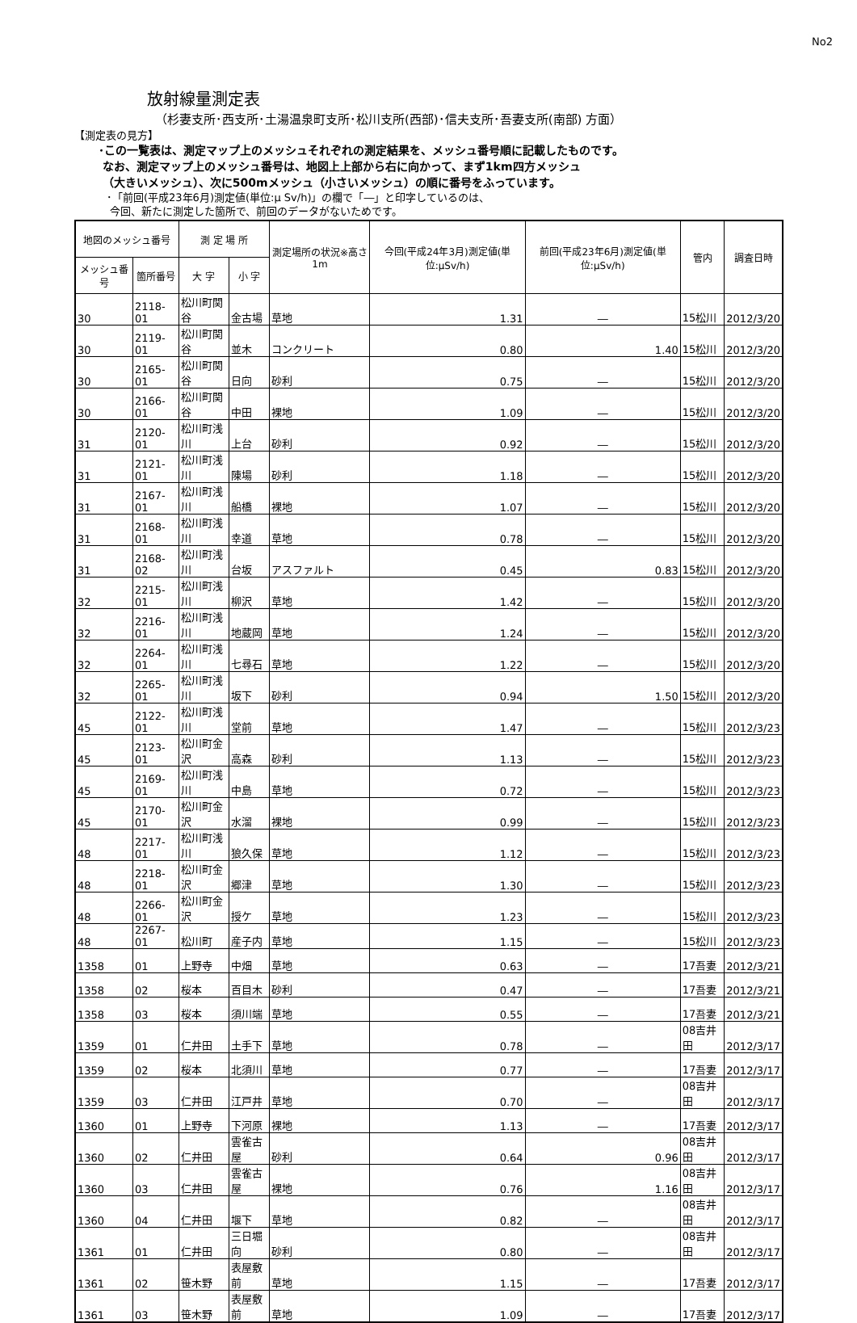No2
放射線量測定表
（杉妻支所･西支所･土湯温泉町支所･松川支所(西部)･信夫支所･吾妻支所(南部) 方面）
【測定表の見方】
･この一覧表は、測定マップ上のメッシュそれぞれの測定結果を、メッシュ番号順に記載したものです。
なお、測定マップ上のメッシュ番号は、地図上上部から右に向かって、まず1km四方メッシュ
（大きいメッシュ）、次に500mメッシュ（小さいメッシュ）の順に番号をふっています。
･「前回(平成23年6月)測定値(単位:μ Sv/h)」の欄で「―」と印字しているのは、
今回、新たに測定した箇所で、前回のデータがないためです。
| 地図のメッシュ番号 | | 測 定 場 所 | | 測定場所の状況※高さ1m | 今回(平成24年3月)測定値(単位:μSv/h) | 前回(平成23年6月)測定値(単位:μSv/h) | 管内 | 調査日時 |
| --- | --- | --- | --- | --- | --- | --- | --- | --- |
| メッシュ番号 | 箇所番号 | 大 字 | 小 字 | | | | | |
| 30 | 2118-01 | 松川町関谷 | 金古場 | 草地 | 1.31 | ― | 15松川 | 2012/3/20 |
| 30 | 2119-01 | 松川町関谷 | 並木 | コンクリート | 0.80 | 1.40 | 15松川 | 2012/3/20 |
| 30 | 2165-01 | 松川町関谷 | 日向 | 砂利 | 0.75 | ― | 15松川 | 2012/3/20 |
| 30 | 2166-01 | 松川町関谷 | 中田 | 裸地 | 1.09 | ― | 15松川 | 2012/3/20 |
| 31 | 2120-01 | 松川町浅川 | 上台 | 砂利 | 0.92 | ― | 15松川 | 2012/3/20 |
| 31 | 2121-01 | 松川町浅川 | 陳場 | 砂利 | 1.18 | ― | 15松川 | 2012/3/20 |
| 31 | 2167-01 | 松川町浅川 | 船橋 | 裸地 | 1.07 | ― | 15松川 | 2012/3/20 |
| 31 | 2168-01 | 松川町浅川 | 幸道 | 草地 | 0.78 | ― | 15松川 | 2012/3/20 |
| 31 | 2168-02 | 松川町浅川 | 台坂 | アスファルト | 0.45 | 0.83 | 15松川 | 2012/3/20 |
| 32 | 2215-01 | 松川町浅川 | 柳沢 | 草地 | 1.42 | ― | 15松川 | 2012/3/20 |
| 32 | 2216-01 | 松川町浅川 | 地蔵岡 | 草地 | 1.24 | ― | 15松川 | 2012/3/20 |
| 32 | 2264-01 | 松川町浅川 | 七尋石 | 草地 | 1.22 | ― | 15松川 | 2012/3/20 |
| 32 | 2265-01 | 松川町浅川 | 坂下 | 砂利 | 0.94 | 1.50 | 15松川 | 2012/3/20 |
| 45 | 2122-01 | 松川町浅川 | 堂前 | 草地 | 1.47 | ― | 15松川 | 2012/3/23 |
| 45 | 2123-01 | 松川町金沢 | 高森 | 砂利 | 1.13 | ― | 15松川 | 2012/3/23 |
| 45 | 2169-01 | 松川町浅川 | 中島 | 草地 | 0.72 | ― | 15松川 | 2012/3/23 |
| 45 | 2170-01 | 松川町金沢 | 水溜 | 裸地 | 0.99 | ― | 15松川 | 2012/3/23 |
| 48 | 2217-01 | 松川町浅川 | 狼久保 | 草地 | 1.12 | ― | 15松川 | 2012/3/23 |
| 48 | 2218-01 | 松川町金沢 | 郷津 | 草地 | 1.30 | ― | 15松川 | 2012/3/23 |
| 48 | 2266-01 | 松川町金沢 | 授ケ | 草地 | 1.23 | ― | 15松川 | 2012/3/23 |
| 48 | 2267-01 | 松川町 | 産子内 | 草地 | 1.15 | ― | 15松川 | 2012/3/23 |
| 1358 | 01 | 上野寺 | 中畑 | 草地 | 0.63 | ― | 17吾妻 | 2012/3/21 |
| 1358 | 02 | 桜本 | 百目木 | 砂利 | 0.47 | ― | 17吾妻 | 2012/3/21 |
| 1358 | 03 | 桜本 | 須川端 | 草地 | 0.55 | ― | 17吾妻 | 2012/3/21 |
| 1359 | 01 | 仁井田 | 土手下 | 草地 | 0.78 | ― | 08吉井田 | 2012/3/17 |
| 1359 | 02 | 桜本 | 北須川 | 草地 | 0.77 | ― | 17吾妻 | 2012/3/17 |
| 1359 | 03 | 仁井田 | 江戸井 | 草地 | 0.70 | ― | 08吉井田 | 2012/3/17 |
| 1360 | 01 | 上野寺 | 下河原 | 裸地 | 1.13 | ― | 17吾妻 | 2012/3/17 |
| 1360 | 02 | 仁井田 | 雲雀古屋 | 砂利 | 0.64 | 0.96 | 08吉井田 | 2012/3/17 |
| 1360 | 03 | 仁井田 | 雲雀古屋 | 裸地 | 0.76 | 1.16 | 08吉井田 | 2012/3/17 |
| 1360 | 04 | 仁井田 | 堰下 | 草地 | 0.82 | ― | 08吉井田 | 2012/3/17 |
| 1361 | 01 | 仁井田 | 三日堀向 | 砂利 | 0.80 | ― | 08吉井田 | 2012/3/17 |
| 1361 | 02 | 笹木野 | 表屋敷前 | 草地 | 1.15 | ― | 17吾妻 | 2012/3/17 |
| 1361 | 03 | 笹木野 | 表屋敷前 | 草地 | 1.09 | ― | 17吾妻 | 2012/3/17 |